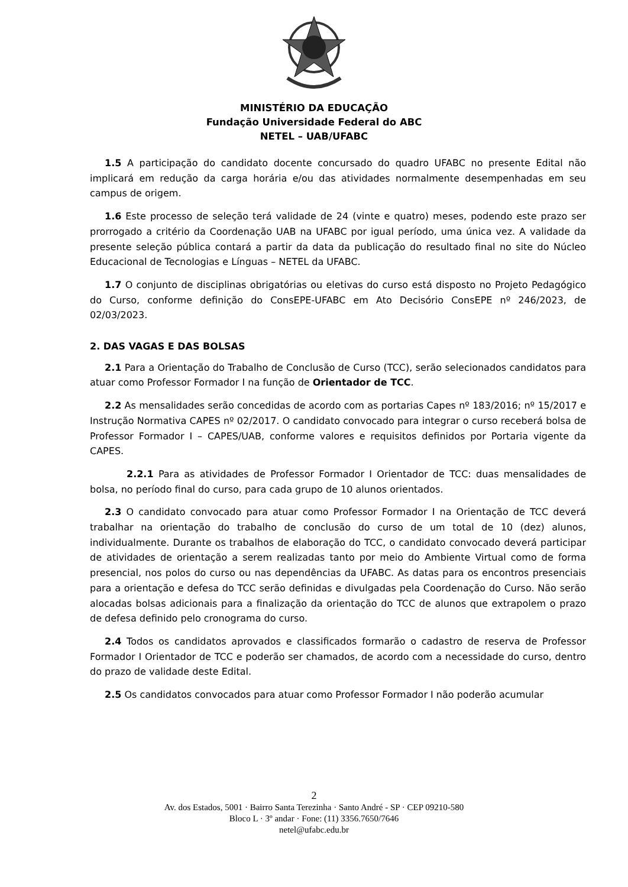MINISTÉRIO DA EDUCAÇÃO
Fundação Universidade Federal do ABC
NETEL – UAB/UFABC
1.5 A participação do candidato docente concursado do quadro UFABC no presente Edital não implicará em redução da carga horária e/ou das atividades normalmente desempenhadas em seu campus de origem.
1.6 Este processo de seleção terá validade de 24 (vinte e quatro) meses, podendo este prazo ser prorrogado a critério da Coordenação UAB na UFABC por igual período, uma única vez. A validade da presente seleção pública contará a partir da data da publicação do resultado final no site do Núcleo Educacional de Tecnologias e Línguas – NETEL da UFABC.
1.7 O conjunto de disciplinas obrigatórias ou eletivas do curso está disposto no Projeto Pedagógico do Curso, conforme definição do ConsEPE-UFABC em Ato Decisório ConsEPE nº 246/2023, de 02/03/2023.
2. DAS VAGAS E DAS BOLSAS
2.1 Para a Orientação do Trabalho de Conclusão de Curso (TCC), serão selecionados candidatos para atuar como Professor Formador I na função de Orientador de TCC.
2.2 As mensalidades serão concedidas de acordo com as portarias Capes nº 183/2016; nº 15/2017 e Instrução Normativa CAPES nº 02/2017. O candidato convocado para integrar o curso receberá bolsa de Professor Formador I – CAPES/UAB, conforme valores e requisitos definidos por Portaria vigente da CAPES.
2.2.1 Para as atividades de Professor Formador I Orientador de TCC: duas mensalidades de bolsa, no período final do curso, para cada grupo de 10 alunos orientados.
2.3 O candidato convocado para atuar como Professor Formador I na Orientação de TCC deverá trabalhar na orientação do trabalho de conclusão do curso de um total de 10 (dez) alunos, individualmente. Durante os trabalhos de elaboração do TCC, o candidato convocado deverá participar de atividades de orientação a serem realizadas tanto por meio do Ambiente Virtual como de forma presencial, nos polos do curso ou nas dependências da UFABC. As datas para os encontros presenciais para a orientação e defesa do TCC serão definidas e divulgadas pela Coordenação do Curso. Não serão alocadas bolsas adicionais para a finalização da orientação do TCC de alunos que extrapolem o prazo de defesa definido pelo cronograma do curso.
2.4 Todos os candidatos aprovados e classificados formarão o cadastro de reserva de Professor Formador I Orientador de TCC e poderão ser chamados, de acordo com a necessidade do curso, dentro do prazo de validade deste Edital.
2.5 Os candidatos convocados para atuar como Professor Formador I não poderão acumular
2
Av. dos Estados, 5001 · Bairro Santa Terezinha · Santo André - SP · CEP 09210-580
Bloco L · 3º andar · Fone: (11) 3356.7650/7646
netel@ufabc.edu.br